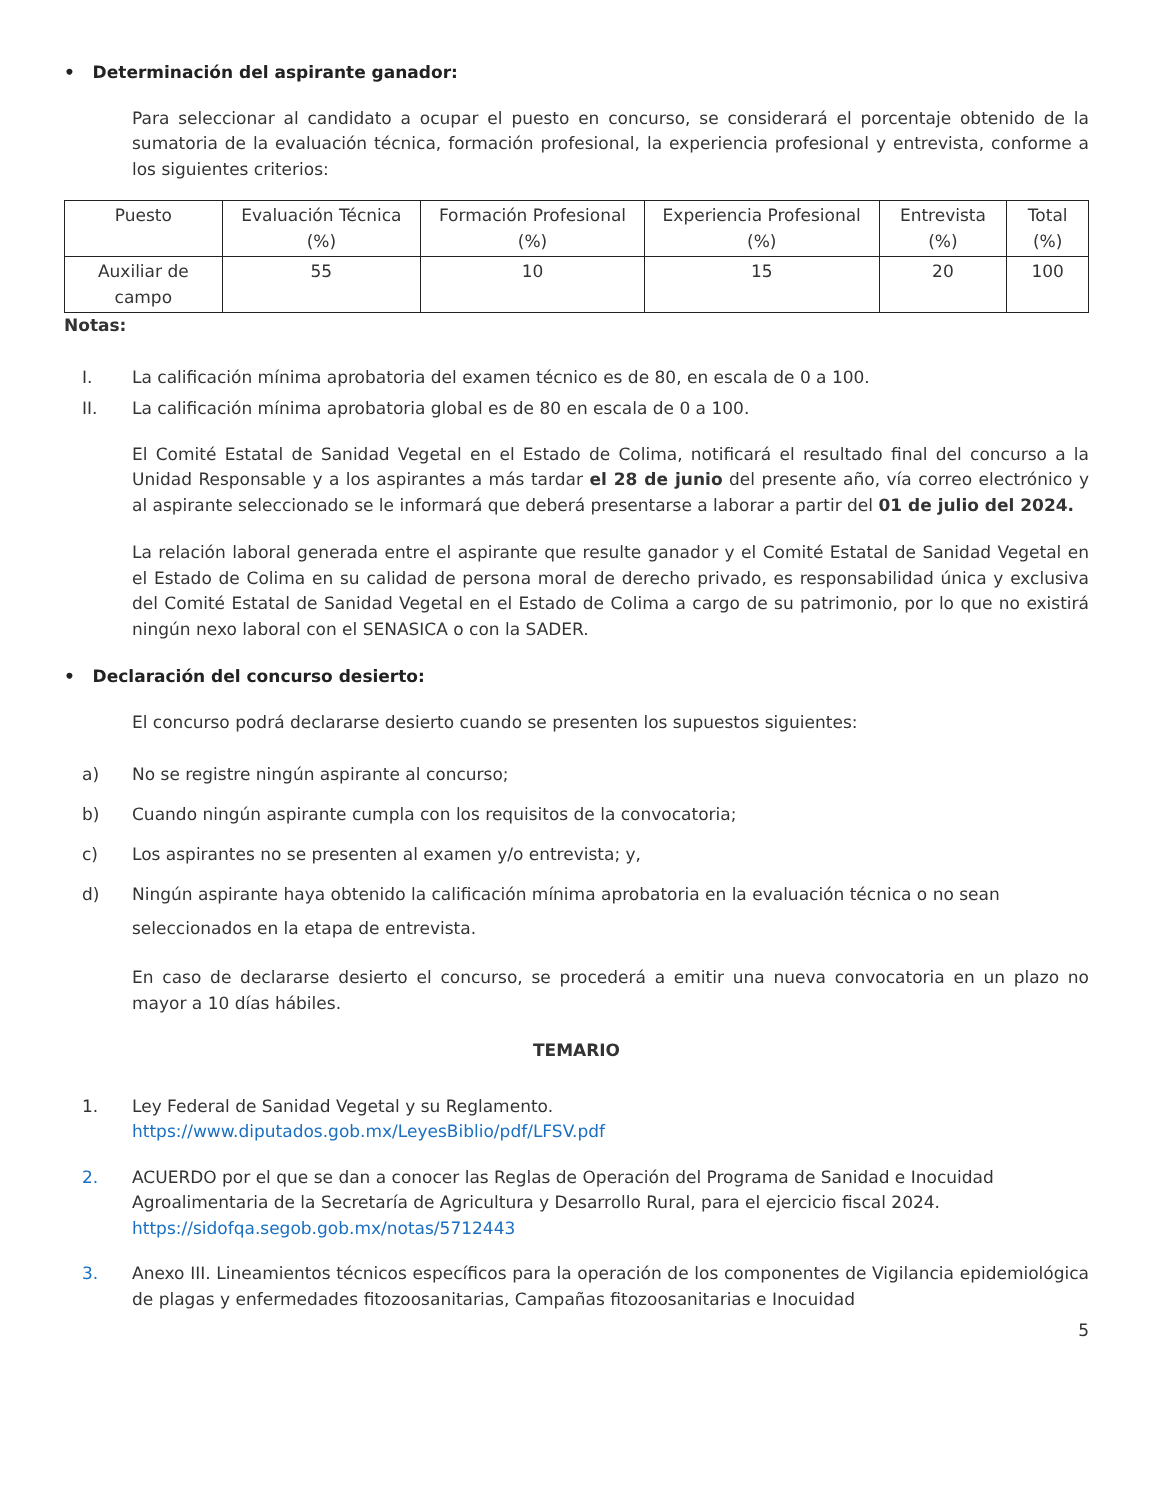• Determinación del aspirante ganador:
Para seleccionar al candidato a ocupar el puesto en concurso, se considerará el porcentaje obtenido de la sumatoria de la evaluación técnica, formación profesional, la experiencia profesional y entrevista, conforme a los siguientes criterios:
| Puesto | Evaluación Técnica (%) | Formación Profesional (%) | Experiencia Profesional (%) | Entrevista (%) | Total (%) |
| Auxiliar de campo | 55 | 10 | 15 | 20 | 100 |
Notas:
I. La calificación mínima aprobatoria del examen técnico es de 80, en escala de 0 a 100.
II. La calificación mínima aprobatoria global es de 80 en escala de 0 a 100.
El Comité Estatal de Sanidad Vegetal en el Estado de Colima, notificará el resultado final del concurso a la Unidad Responsable y a los aspirantes a más tardar el 28 de junio del presente año, vía correo electrónico y al aspirante seleccionado se le informará que deberá presentarse a laborar a partir del 01 de julio del 2024.
La relación laboral generada entre el aspirante que resulte ganador y el Comité Estatal de Sanidad Vegetal en el Estado de Colima en su calidad de persona moral de derecho privado, es responsabilidad única y exclusiva del Comité Estatal de Sanidad Vegetal en el Estado de Colima a cargo de su patrimonio, por lo que no existirá ningún nexo laboral con el SENASICA o con la SADER.
• Declaración del concurso desierto:
El concurso podrá declararse desierto cuando se presenten los supuestos siguientes:
a) No se registre ningún aspirante al concurso;
b) Cuando ningún aspirante cumpla con los requisitos de la convocatoria;
c) Los aspirantes no se presenten al examen y/o entrevista; y,
d) Ningún aspirante haya obtenido la calificación mínima aprobatoria en la evaluación técnica o no sean seleccionados en la etapa de entrevista.
En caso de declararse desierto el concurso, se procederá a emitir una nueva convocatoria en un plazo no mayor a 10 días hábiles.
TEMARIO
1. Ley Federal de Sanidad Vegetal y su Reglamento.
https://www.diputados.gob.mx/LeyesBiblio/pdf/LFSV.pdf
2. ACUERDO por el que se dan a conocer las Reglas de Operación del Programa de Sanidad e Inocuidad Agroalimentaria de la Secretaría de Agricultura y Desarrollo Rural, para el ejercicio fiscal 2024.
https://sidofqa.segob.gob.mx/notas/5712443
3. Anexo III. Lineamientos técnicos específicos para la operación de los componentes de Vigilancia epidemiológica de plagas y enfermedades fitozoosanitarias, Campañas fitozoosanitarias e Inocuidad
5